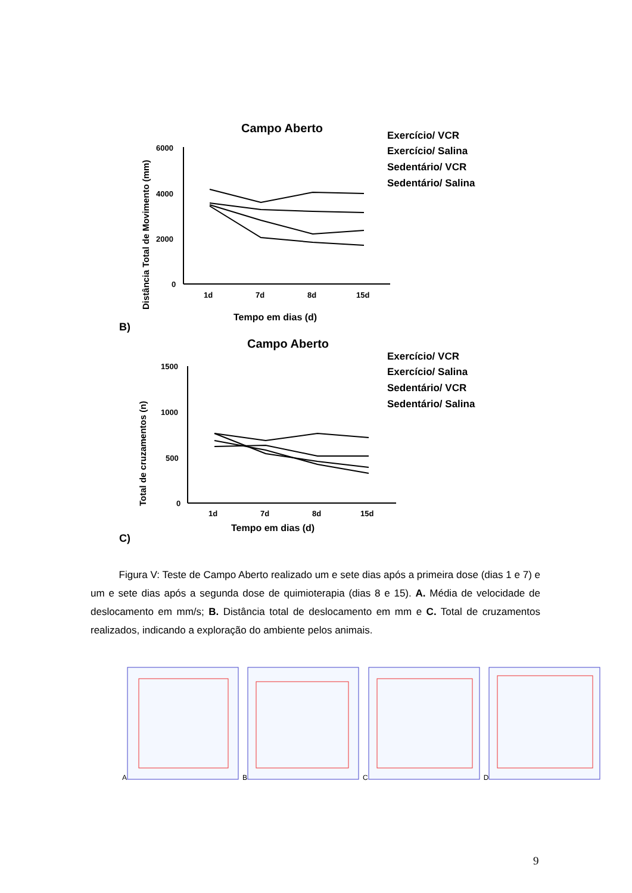Campo Aberto
Distância Total de Movimento (mm)
6000
4000
2000
0
1d
7d
8d
15d
Tempo em dias (d)
Exercício/ VCR
Exercício/ Salina
Sedentário/ VCR
Sedentário/ Salina
B)
Campo Aberto
Total de cruzamentos (n)
1500
1000
500
0
1d
7d
8d
15d
Tempo em dias (d)
Exercício/ VCR
Exercício/ Salina
Sedentário/ VCR
Sedentário/ Salina
C)
Figura V: Teste de Campo Aberto realizado um e sete dias após a primeira dose (dias 1 e 7) e um e sete dias após a segunda dose de quimioterapia (dias 8 e 15). A. Média de velocidade de deslocamento em mm/s; B. Distância total de deslocamento em mm e C. Total de cruzamentos realizados, indicando a exploração do ambiente pelos animais.
A B C D
9